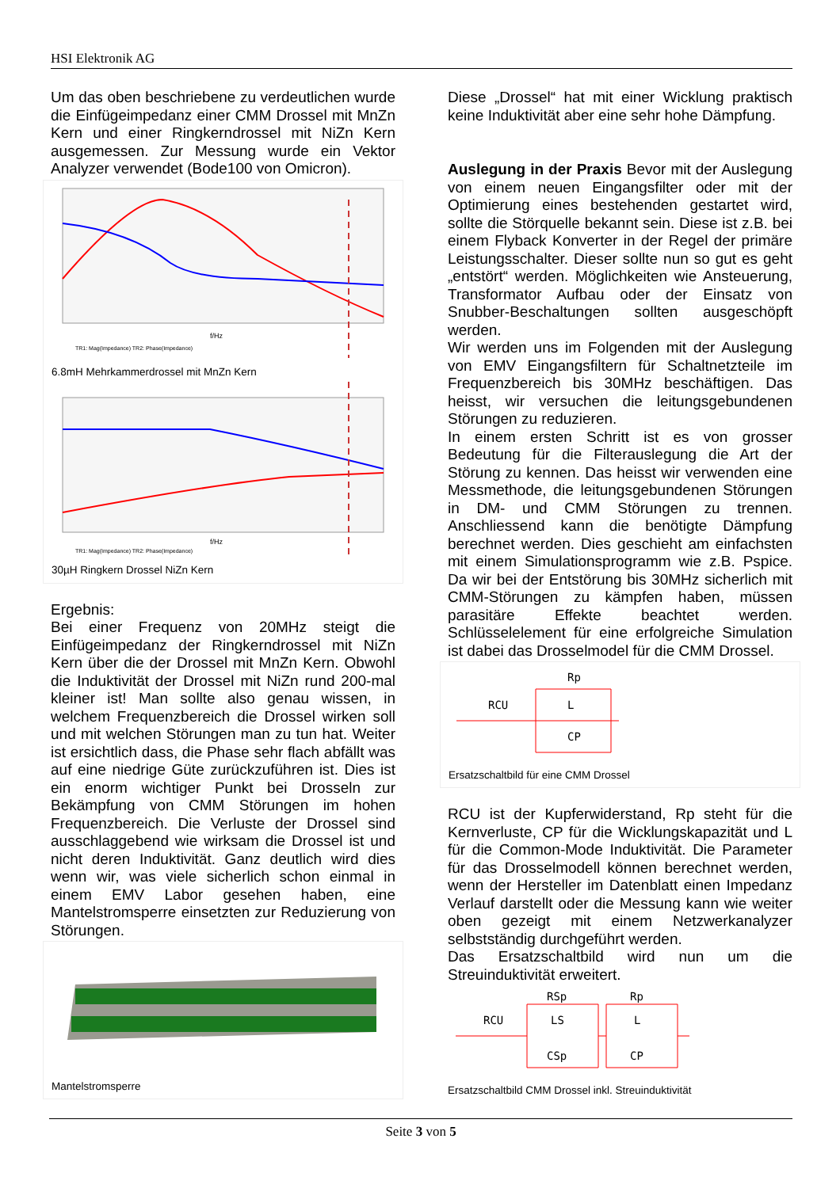HSI Elektronik AG
Um das oben beschriebene zu verdeutlichen wurde die Einfügeimpedanz einer CMM Drossel mit MnZn Kern und einer Ringkerndrossel mit NiZn Kern ausgemessen. Zur Messung wurde ein Vektor Analyzer verwendet (Bode100 von Omicron).
f/Hz
TR1: Mag(Impedance) TR2: Phase(Impedance)
6.8mH Mehrkammerdrossel mit MnZn Kern
f/Hz
TR1: Mag(Impedance) TR2: Phase(Impedance)
30µH Ringkern Drossel NiZn Kern
Ergebnis:
Bei einer Frequenz von 20MHz steigt die Einfügeimpedanz der Ringkerndrossel mit NiZn Kern über die der Drossel mit MnZn Kern. Obwohl die Induktivität der Drossel mit NiZn rund 200-mal kleiner ist! Man sollte also genau wissen, in welchem Frequenzbereich die Drossel wirken soll und mit welchen Störungen man zu tun hat. Weiter ist ersichtlich dass, die Phase sehr flach abfällt was auf eine niedrige Güte zurückzuführen ist. Dies ist ein enorm wichtiger Punkt bei Drosseln zur Bekämpfung von CMM Störungen im hohen Frequenzbereich. Die Verluste der Drossel sind ausschlaggebend wie wirksam die Drossel ist und nicht deren Induktivität. Ganz deutlich wird dies wenn wir, was viele sicherlich schon einmal in einem EMV Labor gesehen haben, eine Mantelstromsperre einsetzten zur Reduzierung von Störungen.
Mantelstromsperre
Diese „Drossel“ hat mit einer Wicklung praktisch keine Induktivität aber eine sehr hohe Dämpfung.
Auslegung in der Praxis Bevor mit der Auslegung von einem neuen Eingangsfilter oder mit der Optimierung eines bestehenden gestartet wird, sollte die Störquelle bekannt sein. Diese ist z.B. bei einem Flyback Konverter in der Regel der primäre Leistungsschalter. Dieser sollte nun so gut es geht „entstört“ werden. Möglichkeiten wie Ansteuerung, Transformator Aufbau oder der Einsatz von Snubber-Beschaltungen sollten ausgeschöpft werden.
Wir werden uns im Folgenden mit der Auslegung von EMV Eingangsfiltern für Schaltnetzteile im Frequenzbereich bis 30MHz beschäftigen. Das heisst, wir versuchen die leitungsgebundenen Störungen zu reduzieren.
In einem ersten Schritt ist es von grosser Bedeutung für die Filterauslegung die Art der Störung zu kennen. Das heisst wir verwenden eine Messmethode, die leitungsgebundenen Störungen in DM- und CMM Störungen zu trennen. Anschliessend kann die benötigte Dämpfung berechnet werden. Dies geschieht am einfachsten mit einem Simulationsprogramm wie z.B. Pspice. Da wir bei der Entstörung bis 30MHz sicherlich mit CMM-Störungen zu kämpfen haben, müssen parasitäre Effekte beachtet werden. Schlüsselelement für eine erfolgreiche Simulation ist dabei das Drosselmodel für die CMM Drossel.
RCU
Rp
L
CP
Ersatzschaltbild für eine CMM Drossel
RCU ist der Kupferwiderstand, Rp steht für die Kernverluste, CP für die Wicklungskapazität und L für die Common-Mode Induktivität. Die Parameter für das Drosselmodell können berechnet werden, wenn der Hersteller im Datenblatt einen Impedanz Verlauf darstellt oder die Messung kann wie weiter oben gezeigt mit einem Netzwerkanalyzer selbstständig durchgeführt werden.
Das Ersatzschaltbild wird nun um die Streuinduktivität erweitert.
RCU
RSp
LS
CSp
Rp
L
CP
Ersatzschaltbild CMM Drossel inkl. Streuinduktivität
Seite 3 von 5